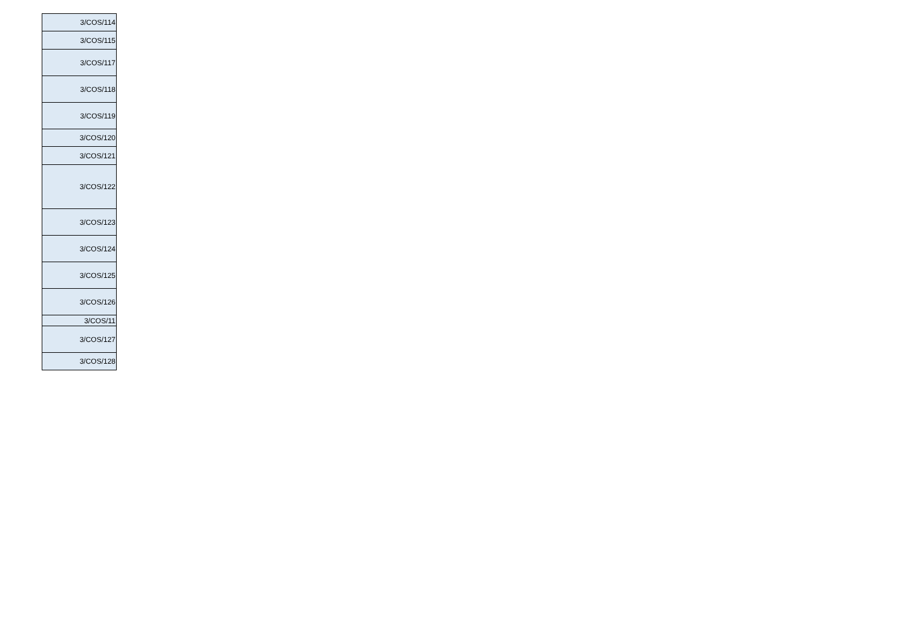| 3/COS/114 |
| 3/COS/115 |
| 3/COS/117 |
| 3/COS/118 |
| 3/COS/119 |
| 3/COS/120 |
| 3/COS/121 |
| 3/COS/122 |
| 3/COS/123 |
| 3/COS/124 |
| 3/COS/125 |
| 3/COS/126 |
| 3/COS/11 |
| 3/COS/127 |
| 3/COS/128 |